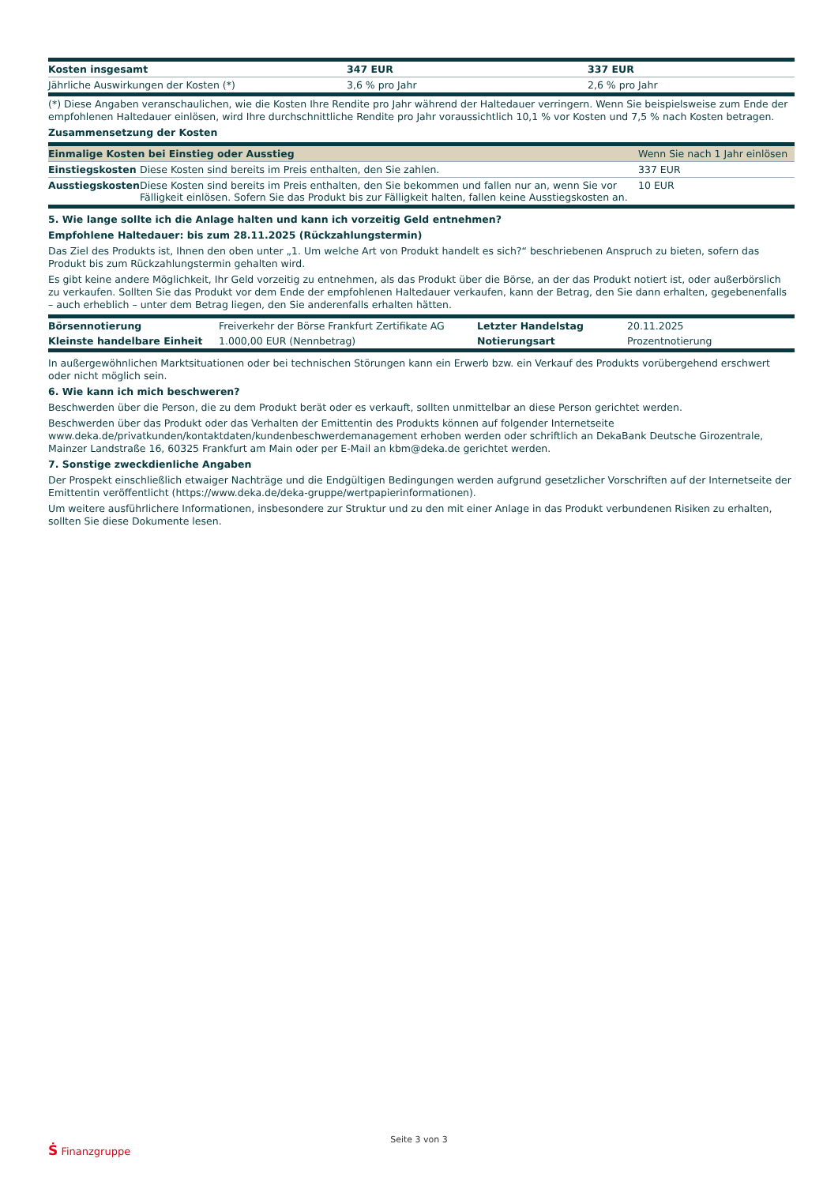| Kosten insgesamt | 347 EUR | 337 EUR |
| Jährliche Auswirkungen der Kosten (*) | 3,6 % pro Jahr | 2,6 % pro Jahr |
(*) Diese Angaben veranschaulichen, wie die Kosten Ihre Rendite pro Jahr während der Haltedauer verringern. Wenn Sie beispielsweise zum Ende der empfohlenen Haltedauer einlösen, wird Ihre durchschnittliche Rendite pro Jahr voraussichtlich 10,1 % vor Kosten und 7,5 % nach Kosten betragen.
Zusammensetzung der Kosten
| Einmalige Kosten bei Einstieg oder Ausstieg | | Wenn Sie nach 1 Jahr einlösen |
| --- | --- | --- |
| Einstiegskosten | Diese Kosten sind bereits im Preis enthalten, den Sie zahlen. | 337 EUR |
| Ausstiegskosten | Diese Kosten sind bereits im Preis enthalten, den Sie bekommen und fallen nur an, wenn Sie vor Fälligkeit einlösen. Sofern Sie das Produkt bis zur Fälligkeit halten, fallen keine Ausstiegskosten an. | 10 EUR |
5. Wie lange sollte ich die Anlage halten und kann ich vorzeitig Geld entnehmen?
Empfohlene Haltedauer: bis zum 28.11.2025 (Rückzahlungstermin)
Das Ziel des Produkts ist, Ihnen den oben unter „1. Um welche Art von Produkt handelt es sich?“ beschriebenen Anspruch zu bieten, sofern das Produkt bis zum Rückzahlungstermin gehalten wird.
Es gibt keine andere Möglichkeit, Ihr Geld vorzeitig zu entnehmen, als das Produkt über die Börse, an der das Produkt notiert ist, oder außerbörslich zu verkaufen. Sollten Sie das Produkt vor dem Ende der empfohlenen Haltedauer verkaufen, kann der Betrag, den Sie dann erhalten, gegebenenfalls – auch erheblich – unter dem Betrag liegen, den Sie anderenfalls erhalten hätten.
| Börsennotierung | Freiverkehr der Börse Frankfurt Zertifikate AG | Letzter Handelstag | 20.11.2025 |
| Kleinste handelbare Einheit | 1.000,00 EUR (Nennbetrag) | Notierungsart | Prozentnotierung |
In außergewöhnlichen Marktsituationen oder bei technischen Störungen kann ein Erwerb bzw. ein Verkauf des Produkts vorübergehend erschwert oder nicht möglich sein.
6. Wie kann ich mich beschweren?
Beschwerden über die Person, die zu dem Produkt berät oder es verkauft, sollten unmittelbar an diese Person gerichtet werden.
Beschwerden über das Produkt oder das Verhalten der Emittentin des Produkts können auf folgender Internetseite www.deka.de/privatkunden/kontaktdaten/kundenbeschwerdemanagement erhoben werden oder schriftlich an DekaBank Deutsche Girozentrale, Mainzer Landstraße 16, 60325 Frankfurt am Main oder per E-Mail an kbm@deka.de gerichtet werden.
7. Sonstige zweckdienliche Angaben
Der Prospekt einschließlich etwaiger Nachträge und die Endgültigen Bedingungen werden aufgrund gesetzlicher Vorschriften auf der Internetseite der Emittentin veröffentlicht (https://www.deka.de/deka-gruppe/wertpapierinformationen).
Um weitere ausführlichere Informationen, insbesondere zur Struktur und zu den mit einer Anlage in das Produkt verbundenen Risiken zu erhalten, sollten Sie diese Dokumente lesen.
Ṡ Finanzgruppe
Seite 3 von 3